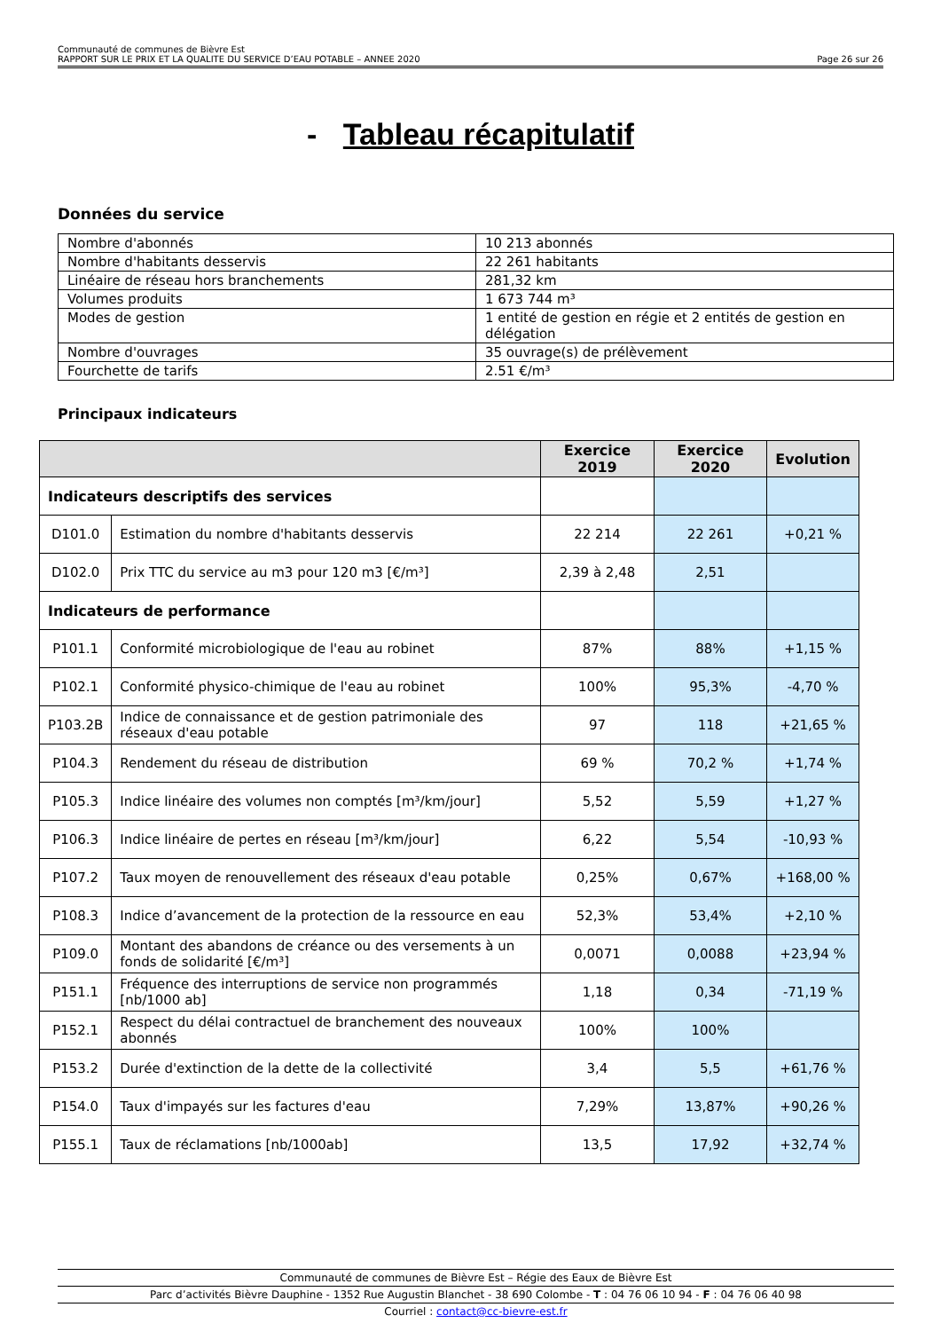Communauté de communes de Bièvre Est
RAPPORT SUR LE PRIX ET LA QUALITE DU SERVICE D’EAU POTABLE – ANNEE 2020 Page 26 sur 26
- Tableau récapitulatif
Données du service
| Nombre d'abonnés | 10 213 abonnés |
| Nombre d'habitants desservis | 22 261 habitants |
| Linéaire de réseau hors branchements | 281,32 km |
| Volumes produits | 1 673 744 m³ |
| Modes de gestion | 1 entité de gestion en régie et 2 entités de gestion en délégation |
| Nombre d'ouvrages | 35 ouvrage(s) de prélèvement |
| Fourchette de tarifs | 2.51 €/m³ |
Principaux indicateurs
| | | Exercice 2019 | Exercice 2020 | Evolution |
| --- | --- | --- | --- | --- |
| Indicateurs descriptifs des services | | | | |
| D101.0 | Estimation du nombre d'habitants desservis | 22 214 | 22 261 | +0,21 % |
| D102.0 | Prix TTC du service au m3 pour 120 m3 [€/m³] | 2,39 à 2,48 | 2,51 | |
| Indicateurs de performance | | | | |
| P101.1 | Conformité microbiologique de l'eau au robinet | 87% | 88% | +1,15 % |
| P102.1 | Conformité physico-chimique de l'eau au robinet | 100% | 95,3% | -4,70 % |
| P103.2B | Indice de connaissance et de gestion patrimoniale des réseaux d'eau potable | 97 | 118 | +21,65 % |
| P104.3 | Rendement du réseau de distribution | 69 % | 70,2 % | +1,74 % |
| P105.3 | Indice linéaire des volumes non comptés [m³/km/jour] | 5,52 | 5,59 | +1,27 % |
| P106.3 | Indice linéaire de pertes en réseau [m³/km/jour] | 6,22 | 5,54 | -10,93 % |
| P107.2 | Taux moyen de renouvellement des réseaux d'eau potable | 0,25% | 0,67% | +168,00 % |
| P108.3 | Indice d’avancement de la protection de la ressource en eau | 52,3% | 53,4% | +2,10 % |
| P109.0 | Montant des abandons de créance ou des versements à un fonds de solidarité [€/m³] | 0,0071 | 0,0088 | +23,94 % |
| P151.1 | Fréquence des interruptions de service non programmés [nb/1000 ab] | 1,18 | 0,34 | -71,19 % |
| P152.1 | Respect du délai contractuel de branchement des nouveaux abonnés | 100% | 100% | |
| P153.2 | Durée d'extinction de la dette de la collectivité | 3,4 | 5,5 | +61,76 % |
| P154.0 | Taux d'impayés sur les factures d'eau | 7,29% | 13,87% | +90,26 % |
| P155.1 | Taux de réclamations [nb/1000ab] | 13,5 | 17,92 | +32,74 % |
Communauté de communes de Bièvre Est – Régie des Eaux de Bièvre Est
Parc d’activités Bièvre Dauphine - 1352 Rue Augustin Blanchet - 38 690 Colombe - T : 04 76 06 10 94 - F : 04 76 06 40 98
Courriel : contact@cc-bievre-est.fr